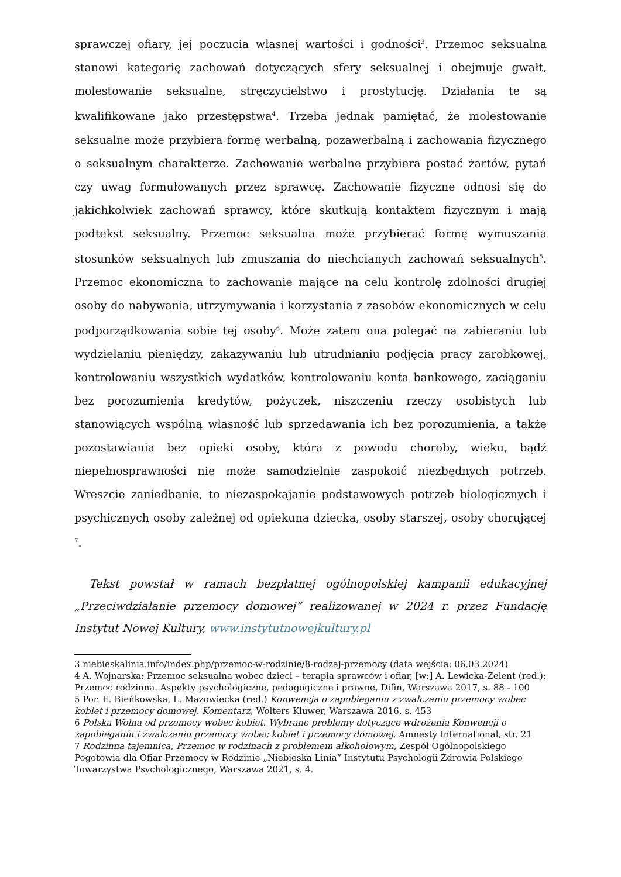sprawczej ofiary, jej poczucia własnej wartości i godności<sup>3</sup>. Przemoc seksualna stanowi kategorię zachowań dotyczących sfery seksualnej i obejmuje gwałt, molestowanie seksualne, stręczycielstwo i prostytucję. Działania te są kwalifikowane jako przestępstwa<sup>4</sup>. Trzeba jednak pamiętać, że molestowanie seksualne może przybiera formę werbalną, pozawerbalną i zachowania fizycznego o seksualnym charakterze. Zachowanie werbalne przybiera postać żartów, pytań czy uwag formułowanych przez sprawcę. Zachowanie fizyczne odnosi się do jakichkolwiek zachowań sprawcy, które skutkują kontaktem fizycznym i mają podtekst seksualny. Przemoc seksualna może przybierać formę wymuszania stosunków seksualnych lub zmuszania do niechcianych zachowań seksualnych<sup>5</sup>. Przemoc ekonomiczna to zachowanie mające na celu kontrolę zdolności drugiej osoby do nabywania, utrzymywania i korzystania z zasobów ekonomicznych w celu podporządkowania sobie tej osoby<sup>6</sup>. Może zatem ona polegać na zabieraniu lub wydzielaniu pieniędzy, zakazywaniu lub utrudnianiu podjęcia pracy zarobkowej, kontrolowaniu wszystkich wydatków, kontrolowaniu konta bankowego, zaciąganiu bez porozumienia kredytów, pożyczek, niszczeniu rzeczy osobistych lub stanowiących wspólną własność lub sprzedawania ich bez porozumienia, a także pozostawiania bez opieki osoby, która z powodu choroby, wieku, bądź niepełnosprawności nie może samodzielnie zaspokoić niezbędnych potrzeb. Wreszcie zaniedbanie, to niezaspokajanie podstawowych potrzeb biologicznych i psychicznych osoby zależnej od opiekuna dziecka, osoby starszej, osoby chorującej <sup>7</sup>.
Tekst powstał w ramach bezpłatnej ogólnopolskiej kampanii edukacyjnej „Przeciwdziałanie przemocy domowej” realizowanej w 2024 r. przez Fundację Instytut Nowej Kultury, www.instytutnowejkultury.pl
3 niebieskalinia.info/index.php/przemoc-w-rodzinie/8-rodzaj-przemocy (data wejścia: 06.03.2024)
4 A. Wojnarska: Przemoc seksualna wobec dzieci – terapia sprawców i ofiar, [w:] A. Lewicka-Zelent (red.): Przemoc rodzinna. Aspekty psychologiczne, pedagogiczne i prawne, Difin, Warszawa 2017, s. 88 - 100
5 Por. E. Bieńkowska, L. Mazowiecka (red.) Konwencja o zapobieganiu z zwalczaniu przemocy wobec kobiet i przemocy domowej. Komentarz, Wolters Kluwer, Warszawa 2016, s. 453
6 Polska Wolna od przemocy wobec kobiet. Wybrane problemy dotyczące wdrożenia Konwencji o zapobieganiu i zwalczaniu przemocy wobec kobiet i przemocy domowej, Amnesty International, str. 21
7 Rodzinna tajemnica, Przemoc w rodzinach z problemem alkoholowym, Zespół Ogólnopolskiego Pogotowia dla Ofiar Przemocy w Rodzinie „Niebieska Linia” Instytutu Psychologii Zdrowia Polskiego Towarzystwa Psychologicznego, Warszawa 2021, s. 4.